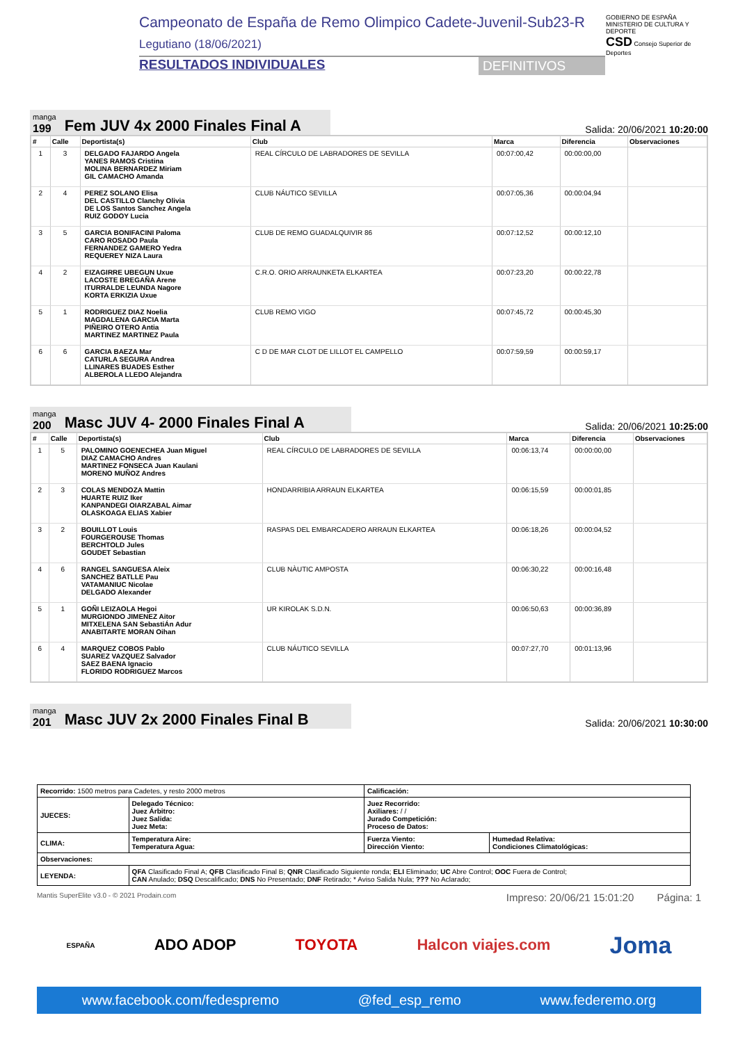Campeonato de España de Remo Olimpico Cadete-Juvenil-Sub23-R
Legutiano (18/06/2021)
RESULTADOS INDIVIDUALES DEFINITIVOS
GOBIERNO DE ESPAÑA MINISTERIO DE CULTURA Y DEPORTE
CSD Consejo Superior de Deportes
manga
199
Fem JUV 4x 2000 Finales Final A
Salida: 20/06/2021 10:20:00
| # | Calle | Deportista(s) | Club | Marca | Diferencia | Observaciones |
| --- | --- | --- | --- | --- | --- | --- |
| 1 | 3 | DELGADO FAJARDO Angela YANES RAMOS Cristina MOLINA BERNARDEZ Miriam GIL CAMACHO Amanda | REAL CÍRCULO DE LABRADORES DE SEVILLA | 00:07:00,42 | 00:00:00,00 | |
| 2 | 4 | PEREZ SOLANO Elisa DEL CASTILLO Clanchy Olivia DE LOS Santos Sanchez Angela RUIZ GODOY Lucia | CLUB NÁUTICO SEVILLA | 00:07:05,36 | 00:00:04,94 | |
| 3 | 5 | GARCIA BONIFACINI Paloma CARO ROSADO Paula FERNANDEZ GAMERO Yedra REQUEREY NIZA Laura | CLUB DE REMO GUADALQUIVIR 86 | 00:07:12,52 | 00:00:12,10 | |
| 4 | 2 | EIZAGIRRE UBEGUN Uxue LACOSTE BREGAÑA Arene ITURRALDE LEUNDA Nagore KORTA ERKIZIA Uxue | C.R.O. ORIO ARRAUNKETA ELKARTEA | 00:07:23,20 | 00:00:22,78 | |
| 5 | 1 | RODRIGUEZ DIAZ Noelia MAGDALENA GARCIA Marta PIÑEIRO OTERO Antia MARTINEZ MARTINEZ Paula | CLUB REMO VIGO | 00:07:45,72 | 00:00:45,30 | |
| 6 | 6 | GARCIA BAEZA Mar CATURLA SEGURA Andrea LLINARES BUADES Esther ALBEROLA LLEDO Alejandra | C D DE MAR CLOT DE LILLOT EL CAMPELLO | 00:07:59,59 | 00:00:59,17 | |
manga
200
Masc JUV 4- 2000 Finales Final A
Salida: 20/06/2021 10:25:00
| # | Calle | Deportista(s) | Club | Marca | Diferencia | Observaciones |
| --- | --- | --- | --- | --- | --- | --- |
| 1 | 5 | PALOMINO GOENECHEA Juan Miguel DIAZ CAMACHO Andres MARTINEZ FONSECA Juan Kaulani MORENO MUÑOZ Andres | REAL CÍRCULO DE LABRADORES DE SEVILLA | 00:06:13,74 | 00:00:00,00 | |
| 2 | 3 | COLAS MENDOZA Mattin HUARTE RUIZ Iker KANPANDEGI OIARZABAL Aimar OLASKOAGA ELIAS Xabier | HONDARRIBIA ARRAUN ELKARTEA | 00:06:15,59 | 00:00:01,85 | |
| 3 | 2 | BOUILLOT Louis FOURGEROUSE Thomas BERCHTOLD Jules GOUDET Sebastian | RASPAS DEL EMBARCADERO ARRAUN ELKARTEA | 00:06:18,26 | 00:00:04,52 | |
| 4 | 6 | RANGEL SANGUESA Aleix SANCHEZ BATLLE Pau VATAMANIUC Nicolae DELGADO Alexander | CLUB NÀUTIC AMPOSTA | 00:06:30,22 | 00:00:16,48 | |
| 5 | 1 | GOÑI LEIZAOLA Hegoi MURGIONDO JIMENEZ Aitor MITXELENA SAN SebastiÁn Adur ANABITARTE MORAN Oihan | UR KIROLAK S.D.N. | 00:06:50,63 | 00:00:36,89 | |
| 6 | 4 | MARQUEZ COBOS Pablo SUAREZ VAZQUEZ Salvador SAEZ BAENA Ignacio FLORIDO RODRIGUEZ Marcos | CLUB NÁUTICO SEVILLA | 00:07:27,70 | 00:01:13,96 | |
manga
201
Masc JUV 2x 2000 Finales Final B
Salida: 20/06/2021 10:30:00
| Recorrido: 1500 metros para Cadetes, y resto 2000 metros | | Calificación: | |
| JUECES: | Delegado Técnico: Juez Árbitro: Juez Salida: Juez Meta: | Juez Recorrido: Axiliares: / / Jurado Competición: Proceso de Datos: | |
| CLIMA: | Temperatura Aire: Temperatura Agua: | Fuerza Viento: Dirección Viento: | Humedad Relativa: Condiciones Climatológicas: |
| Observaciones: | | | |
| LEYENDA: | QFA Clasificado Final A; QFB Clasificado Final B; QNR Clasificado Siguiente ronda; ELI Eliminado; UC Abre Control; OOC Fuera de Control; CAN Anulado; DSQ Descalificado; DNS No Presentado; DNF Retirado; * Aviso Salida Nula; ??? No Aclarado; | | |
Mantis SuperElite v3.0 - © 2021 Prodain.com Impreso: 20/06/21 15:01:20 Página: 1
ESPAÑA ADO ADOP TOYOTA Halcon viajes.com Joma
www.facebook.com/fedespremo @fed_esp_remo www.federemo.org